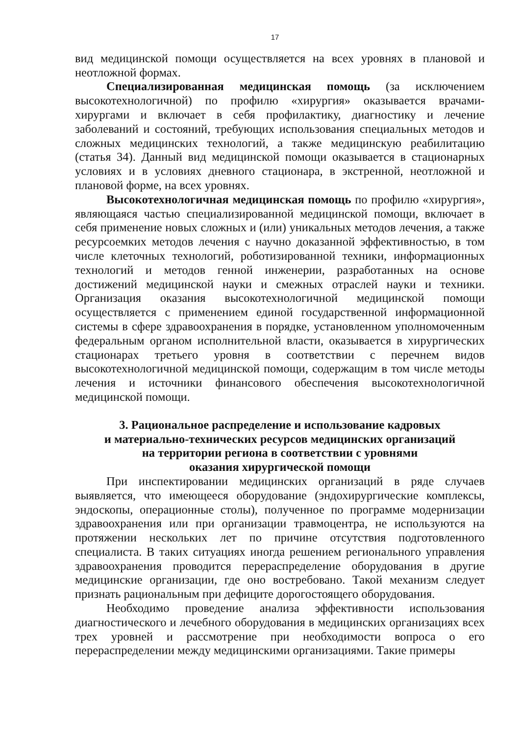17
вид медицинской помощи осуществляется на всех уровнях в плановой и неотложной формах.
Специализированная медицинская помощь (за исключением высокотехнологичной) по профилю «хирургия» оказывается врачами-хирургами и включает в себя профилактику, диагностику и лечение заболеваний и состояний, требующих использования специальных методов и сложных медицинских технологий, а также медицинскую реабилитацию (статья 34). Данный вид медицинской помощи оказывается в стационарных условиях и в условиях дневного стационара, в экстренной, неотложной и плановой форме, на всех уровнях.
Высокотехнологичная медицинская помощь по профилю «хирургия», являющаяся частью специализированной медицинской помощи, включает в себя применение новых сложных и (или) уникальных методов лечения, а также ресурсоемких методов лечения с научно доказанной эффективностью, в том числе клеточных технологий, роботизированной техники, информационных технологий и методов генной инженерии, разработанных на основе достижений медицинской науки и смежных отраслей науки и техники. Организация оказания высокотехнологичной медицинской помощи осуществляется с применением единой государственной информационной системы в сфере здравоохранения в порядке, установленном уполномоченным федеральным органом исполнительной власти, оказывается в хирургических стационарах третьего уровня в соответствии с перечнем видов высокотехнологичной медицинской помощи, содержащим в том числе методы лечения и источники финансового обеспечения высокотехнологичной медицинской помощи.
3. Рациональное распределение и использование кадровых
и материально-технических ресурсов медицинских организаций
на территории региона в соответствии с уровнями
оказания хирургической помощи
При инспектировании медицинских организаций в ряде случаев выявляется, что имеющееся оборудование (эндохирургические комплексы, эндоскопы, операционные столы), полученное по программе модернизации здравоохранения или при организации травмоцентра, не используются на протяжении нескольких лет по причине отсутствия подготовленного специалиста. В таких ситуациях иногда решением регионального управления здравоохранения проводится перераспределение оборудования в другие медицинские организации, где оно востребовано. Такой механизм следует признать рациональным при дефиците дорогостоящего оборудования.
Необходимо проведение анализа эффективности использования диагностического и лечебного оборудования в медицинских организациях всех трех уровней и рассмотрение при необходимости вопроса о его перераспределении между медицинскими организациями. Такие примеры